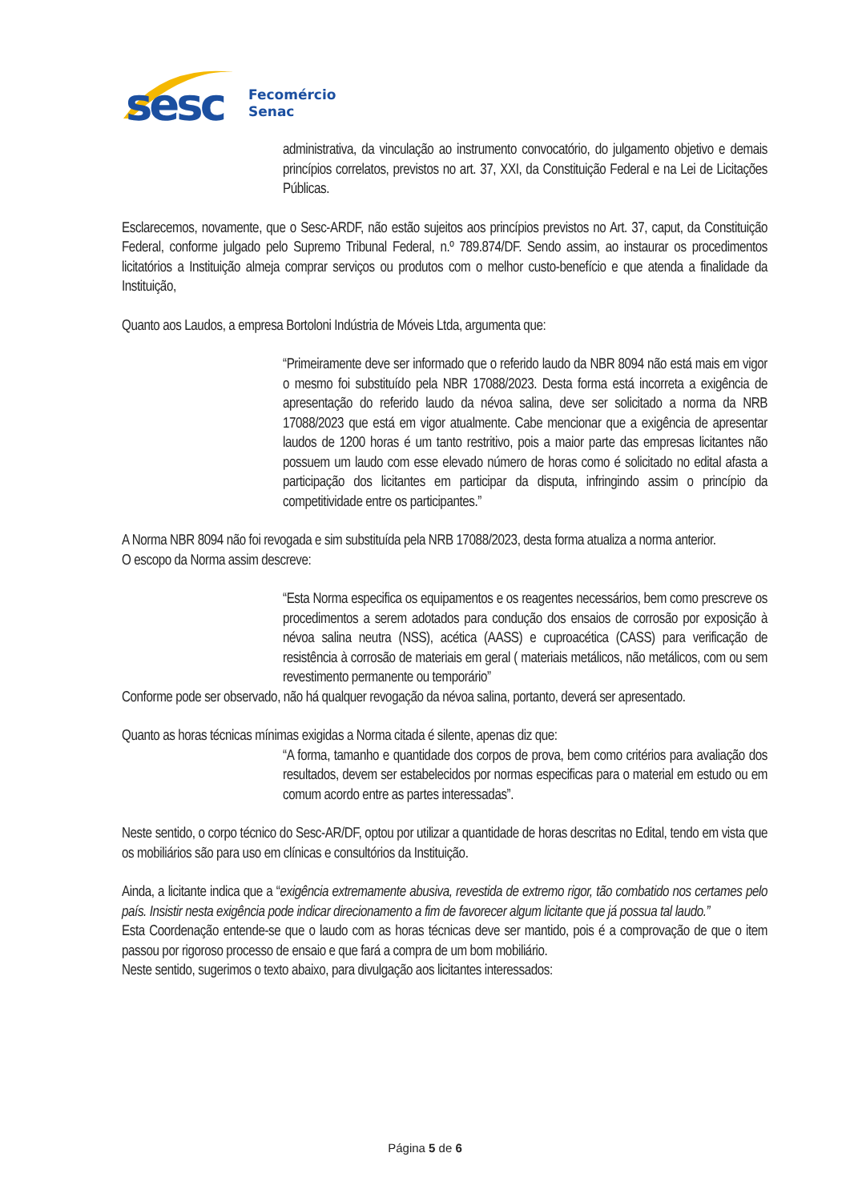sesc
Fecomércio
Senac
administrativa, da vinculação ao instrumento convocatório, do julgamento objetivo e demais princípios correlatos, previstos no art. 37, XXI, da Constituição Federal e na Lei de Licitações Públicas.
Esclarecemos, novamente, que o Sesc-ARDF, não estão sujeitos aos princípios previstos no Art. 37, caput, da Constituição Federal, conforme julgado pelo Supremo Tribunal Federal, n.º 789.874/DF. Sendo assim, ao instaurar os procedimentos licitatórios a Instituição almeja comprar serviços ou produtos com o melhor custo-benefício e que atenda a finalidade da Instituição,
Quanto aos Laudos, a empresa Bortoloni Indústria de Móveis Ltda, argumenta que:
“Primeiramente deve ser informado que o referido laudo da NBR 8094 não está mais em vigor o mesmo foi substituído pela NBR 17088/2023. Desta forma está incorreta a exigência de apresentação do referido laudo da névoa salina, deve ser solicitado a norma da NRB 17088/2023 que está em vigor atualmente. Cabe mencionar que a exigência de apresentar laudos de 1200 horas é um tanto restritivo, pois a maior parte das empresas licitantes não possuem um laudo com esse elevado número de horas como é solicitado no edital afasta a participação dos licitantes em participar da disputa, infringindo assim o princípio da competitividade entre os participantes.”
A Norma NBR 8094 não foi revogada e sim substituída pela NRB 17088/2023, desta forma atualiza a norma anterior.
O escopo da Norma assim descreve:
“Esta Norma especifica os equipamentos e os reagentes necessários, bem como prescreve os procedimentos a serem adotados para condução dos ensaios de corrosão por exposição à névoa salina neutra (NSS), acética (AASS) e cuproacética (CASS) para verificação de resistência à corrosão de materiais em geral ( materiais metálicos, não metálicos, com ou sem revestimento permanente ou temporário”
Conforme pode ser observado, não há qualquer revogação da névoa salina, portanto, deverá ser apresentado.
Quanto as horas técnicas mínimas exigidas a Norma citada é silente, apenas diz que:
“A forma, tamanho e quantidade dos corpos de prova, bem como critérios para avaliação dos resultados, devem ser estabelecidos por normas especificas para o material em estudo ou em comum acordo entre as partes interessadas”.
Neste sentido, o corpo técnico do Sesc-AR/DF, optou por utilizar a quantidade de horas descritas no Edital, tendo em vista que os mobiliários são para uso em clínicas e consultórios da Instituição.
Ainda, a licitante indica que a “exigência extremamente abusiva, revestida de extremo rigor, tão combatido nos certames pelo país. Insistir nesta exigência pode indicar direcionamento a fim de favorecer algum licitante que já possua tal laudo.”
Esta Coordenação entende-se que o laudo com as horas técnicas deve ser mantido, pois é a comprovação de que o item passou por rigoroso processo de ensaio e que fará a compra de um bom mobiliário.
Neste sentido, sugerimos o texto abaixo, para divulgação aos licitantes interessados:
Página 5 de 6